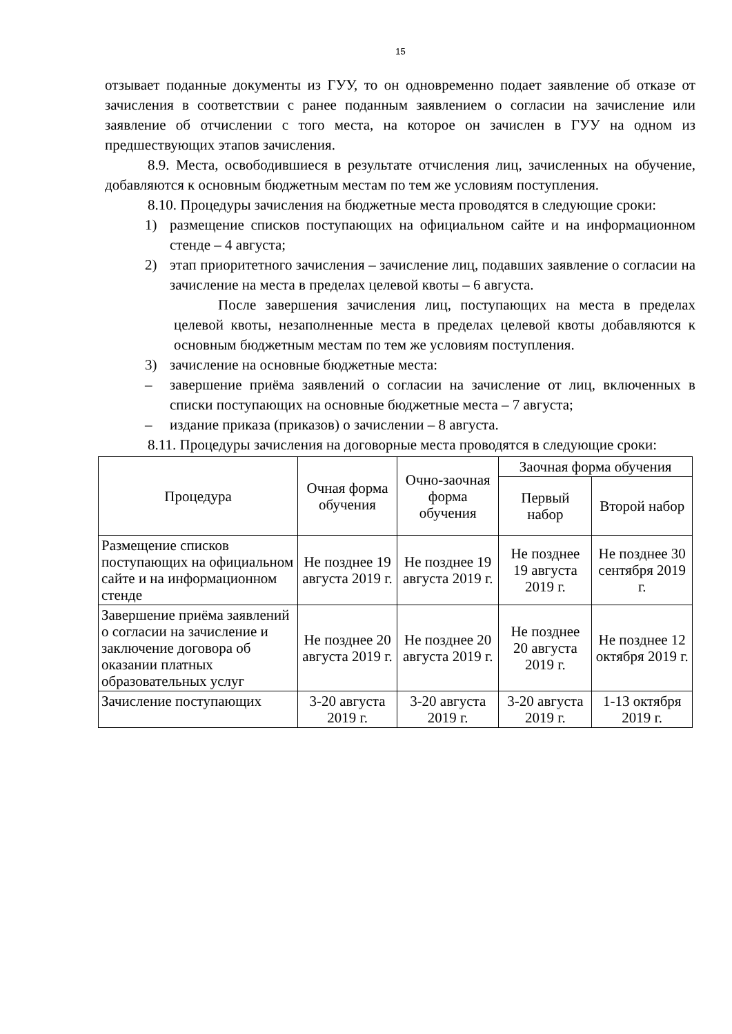15
отзывает поданные документы из ГУУ, то он одновременно подает заявление об отказе от зачисления в соответствии с ранее поданным заявлением о согласии на зачисление или заявление об отчислении с того места, на которое он зачислен в ГУУ на одном из предшествующих этапов зачисления.
8.9. Места, освободившиеся в результате отчисления лиц, зачисленных на обучение, добавляются к основным бюджетным местам по тем же условиям поступления.
8.10. Процедуры зачисления на бюджетные места проводятся в следующие сроки:
1) размещение списков поступающих на официальном сайте и на информационном стенде – 4 августа;
2) этап приоритетного зачисления – зачисление лиц, подавших заявление о согласии на зачисление на места в пределах целевой квоты – 6 августа.
После завершения зачисления лиц, поступающих на места в пределах целевой квоты, незаполненные места в пределах целевой квоты добавляются к основным бюджетным местам по тем же условиям поступления.
3) зачисление на основные бюджетные места:
– завершение приёма заявлений о согласии на зачисление от лиц, включенных в списки поступающих на основные бюджетные места – 7 августа;
– издание приказа (приказов) о зачислении – 8 августа.
8.11. Процедуры зачисления на договорные места проводятся в следующие сроки:
| Процедура | Очная форма обучения | Очно-заочная форма обучения | Заочная форма обучения | |
| --- | --- | --- | --- | --- |
| | | | Первый набор | Второй набор |
| Размещение списков поступающих на официальном сайте и на информационном стенде | Не позднее 19 августа 2019 г. | Не позднее 19 августа 2019 г. | Не позднее 19 августа 2019 г. | Не позднее 30 сентября 2019 г. |
| Завершение приёма заявлений о согласии на зачисление и заключение договора об оказании платных образовательных услуг | Не позднее 20 августа 2019 г. | Не позднее 20 августа 2019 г. | Не позднее 20 августа 2019 г. | Не позднее 12 октября 2019 г. |
| Зачисление поступающих | 3-20 августа 2019 г. | 3-20 августа 2019 г. | 3-20 августа 2019 г. | 1-13 октября 2019 г. |